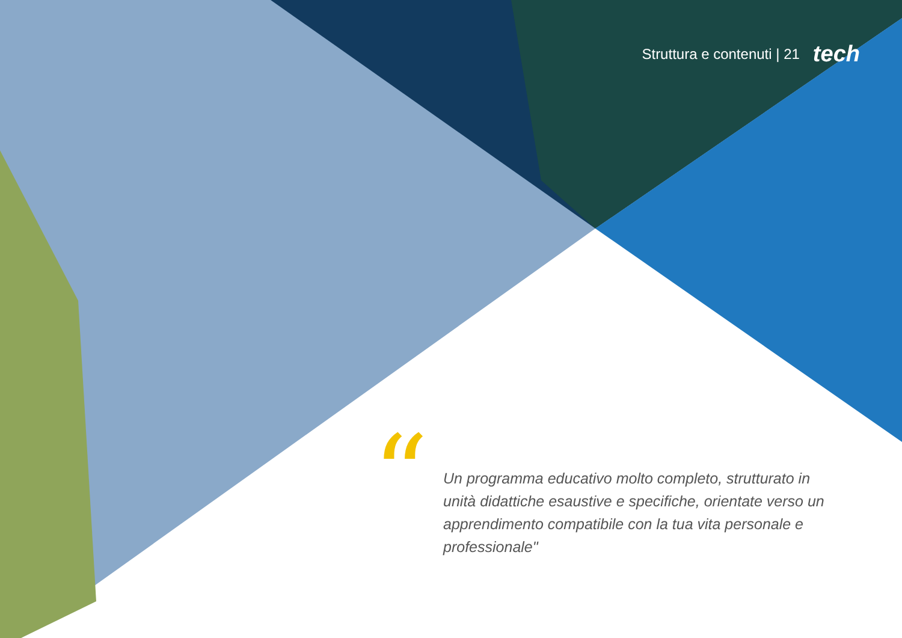Struttura e contenuti | 21 tech
“
Un programma educativo molto completo, strutturato in unità didattiche esaustive e specifiche, orientate verso un apprendimento compatibile con la tua vita personale e professionale"